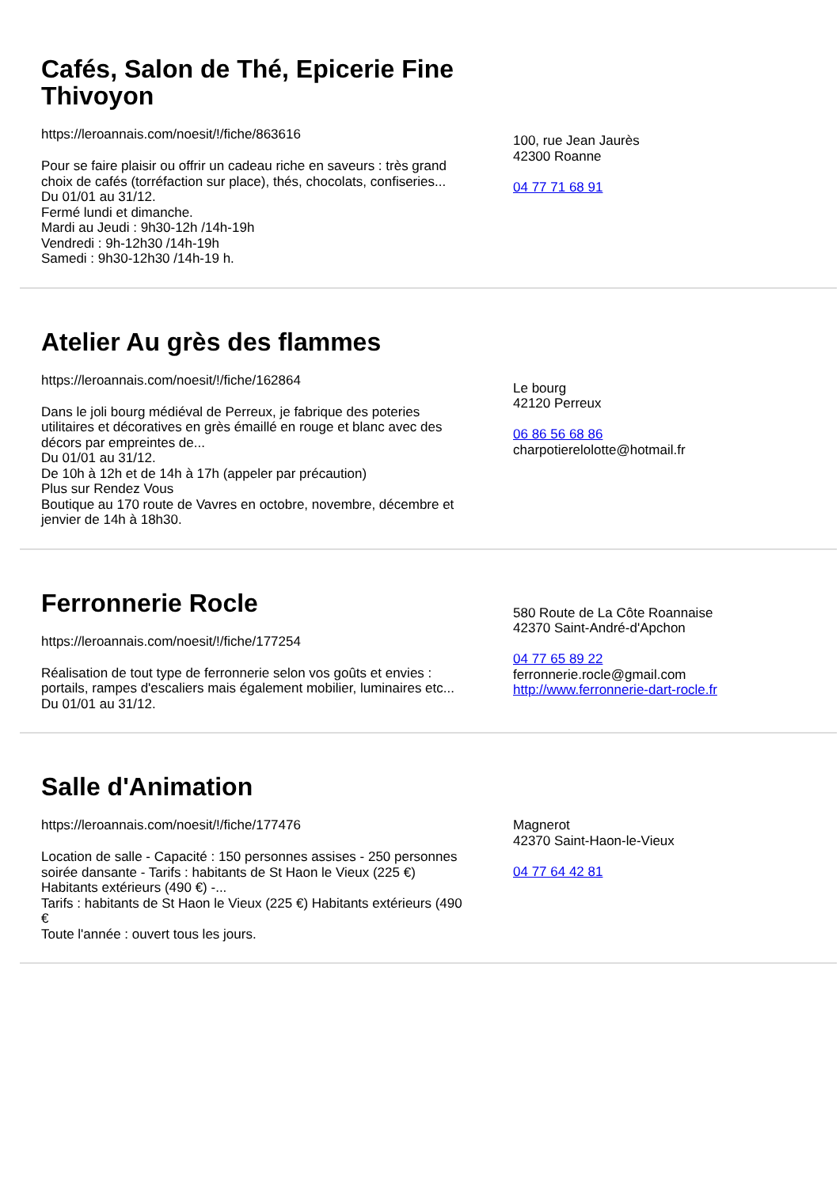Cafés, Salon de Thé, Epicerie Fine Thivoyon
https://leroannais.com/noesit/!/fiche/863616
Pour se faire plaisir ou offrir un cadeau riche en saveurs : très grand choix de cafés (torréfaction sur place), thés, chocolats, confiseries...
Du 01/01 au 31/12.
Fermé lundi et dimanche.
Mardi au Jeudi : 9h30-12h /14h-19h
Vendredi : 9h-12h30 /14h-19h
Samedi : 9h30-12h30 /14h-19 h.
100, rue Jean Jaurès
42300 Roanne
04 77 71 68 91
Atelier Au grès des flammes
https://leroannais.com/noesit/!/fiche/162864
Dans le joli bourg médiéval de Perreux, je fabrique des poteries utilitaires et décoratives en grès émaillé en rouge et blanc avec des décors par empreintes de...
Du 01/01 au 31/12.
De 10h à 12h et de 14h à 17h (appeler par précaution)
Plus sur Rendez Vous
Boutique au 170 route de Vavres en octobre, novembre, décembre et jenvier de 14h à 18h30.
Le bourg
42120 Perreux
06 86 56 68 86
charpotierelolotte@hotmail.fr
Ferronnerie Rocle
https://leroannais.com/noesit/!/fiche/177254
Réalisation de tout type de ferronnerie selon vos goûts et envies : portails, rampes d'escaliers mais également mobilier, luminaires etc...
Du 01/01 au 31/12.
580 Route de La Côte Roannaise
42370 Saint-André-d'Apchon
04 77 65 89 22
ferronnerie.rocle@gmail.com
http://www.ferronnerie-dart-rocle.fr
Salle d'Animation
https://leroannais.com/noesit/!/fiche/177476
Location de salle - Capacité : 150 personnes assises - 250 personnes soirée dansante - Tarifs : habitants de St Haon le Vieux (225 €) Habitants extérieurs (490 €) -...
Tarifs : habitants de St Haon le Vieux (225 €) Habitants extérieurs (490 €
Toute l'année : ouvert tous les jours.
Magnerot
42370 Saint-Haon-le-Vieux
04 77 64 42 81